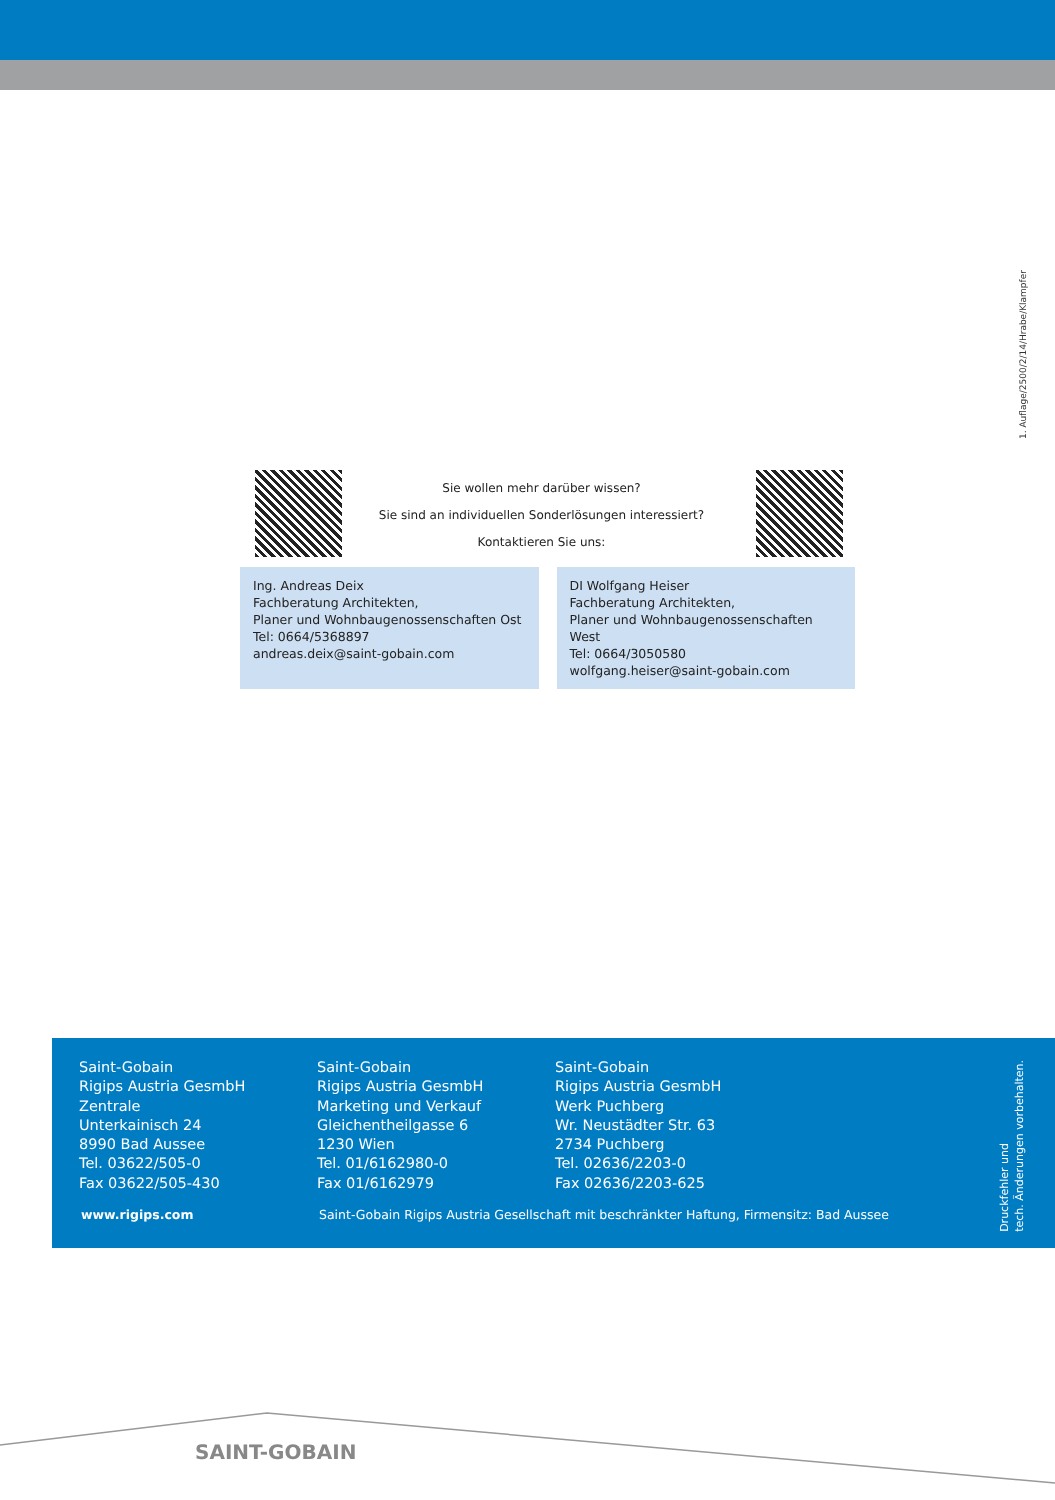1. Auflage/2500/2/14/Hrabe/Klampfer
Sie wollen mehr darüber wissen?
Sie sind an individuellen Sonderlösungen interessiert?
Kontaktieren Sie uns:
Ing. Andreas Deix
Fachberatung Architekten,
Planer und Wohnbaugenossenschaften Ost
Tel: 0664/5368897
andreas.deix@saint-gobain.com
DI Wolfgang Heiser
Fachberatung Architekten,
Planer und Wohnbaugenossenschaften West
Tel: 0664/3050580
wolfgang.heiser@saint-gobain.com
Saint-Gobain
Rigips Austria GesmbH
Zentrale
Unterkainisch 24
8990 Bad Aussee
Tel. 03622/505-0
Fax 03622/505-430
Saint-Gobain
Rigips Austria GesmbH
Marketing und Verkauf
Gleichentheilgasse 6
1230 Wien
Tel. 01/6162980-0
Fax 01/6162979
Saint-Gobain
Rigips Austria GesmbH
Werk Puchberg
Wr. Neustädter Str. 63
2734 Puchberg
Tel. 02636/2203-0
Fax 02636/2203-625
www.rigips.com Saint-Gobain Rigips Austria Gesellschaft mit beschränkter Haftung, Firmensitz: Bad Aussee
Druckfehler und
tech. Änderungen vorbehalten.
SAINT-GOBAIN